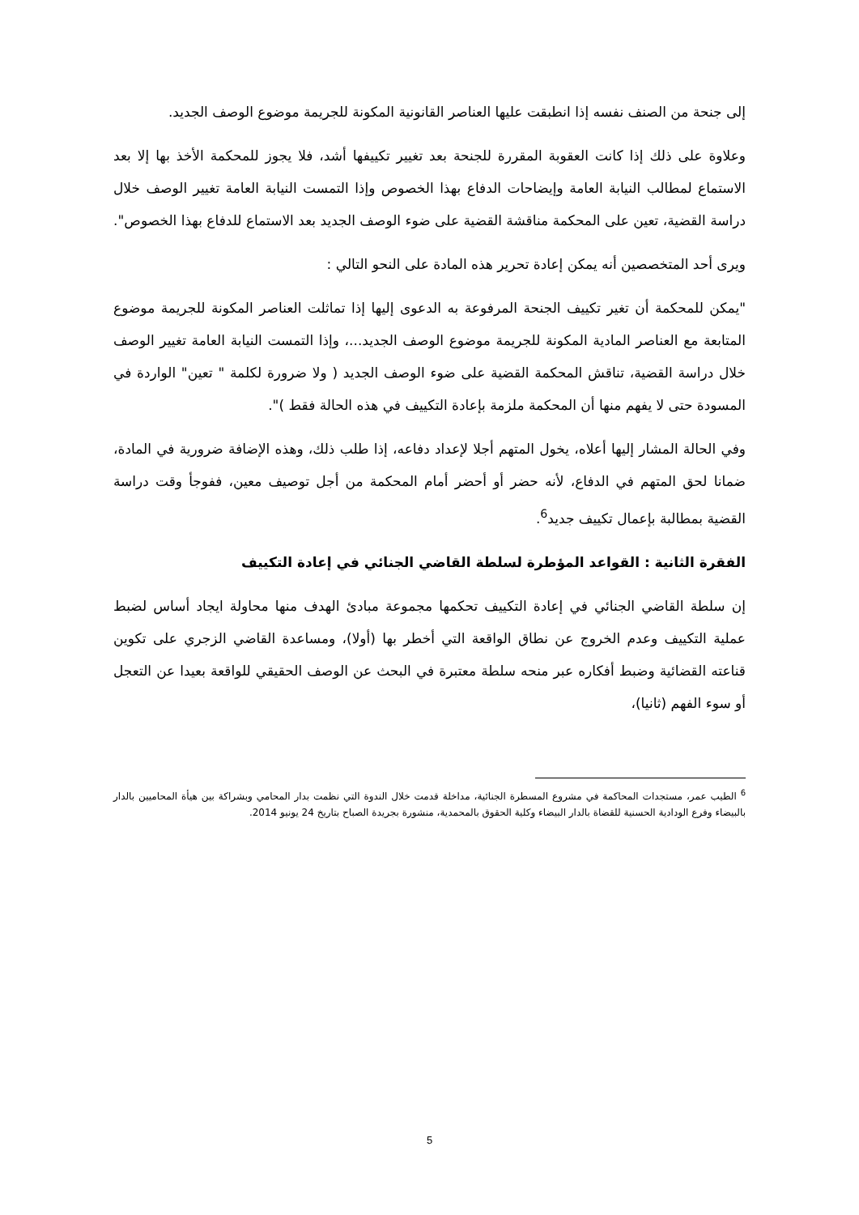إلى جنحة من الصنف نفسه إذا انطبقت عليها العناصر القانونية المكونة للجريمة موضوع الوصف الجديد.
وعلاوة على ذلك إذا كانت العقوبة المقررة للجنحة بعد تغيير تكييفها أشد، فلا يجوز للمحكمة الأخذ بها إلا بعد الاستماع لمطالب النيابة العامة وإيضاحات الدفاع بهذا الخصوص وإذا التمست النيابة العامة تغيير الوصف خلال دراسة القضية، تعين على المحكمة مناقشة القضية على ضوء الوصف الجديد بعد الاستماع للدفاع بهذا الخصوص".
ويرى أحد المتخصصين أنه يمكن إعادة تحرير هذه المادة على النحو التالي :
"يمكن للمحكمة أن تغير تكييف الجنحة المرفوعة به الدعوى إليها إذا تماثلت العناصر المكونة للجريمة موضوع المتابعة مع العناصر المادية المكونة للجريمة موضوع الوصف الجديد...، وإذا التمست النيابة العامة تغيير الوصف خلال دراسة القضية، تناقش المحكمة القضية على ضوء الوصف الجديد ( ولا ضرورة لكلمة " تعين" الواردة في المسودة حتى لا يفهم منها أن المحكمة ملزمة بإعادة التكييف في هذه الحالة فقط )".
وفي الحالة المشار إليها أعلاه، يخول المتهم أجلا لإعداد دفاعه، إذا طلب ذلك، وهذه الإضافة ضرورية في المادة، ضمانا لحق المتهم في الدفاع، لأنه حضر أو أحضر أمام المحكمة من أجل توصيف معين، ففوجأ وقت دراسة القضية بمطالبة بإعمال تكييف جديد<sup>6</sup>.
الفقرة الثانية : القواعد المؤطرة لسلطة القاضي الجنائي في إعادة التكييف
إن سلطة القاضي الجنائي في إعادة التكييف تحكمها مجموعة مبادئ الهدف منها محاولة ايجاد أساس لضبط عملية التكييف وعدم الخروج عن نطاق الواقعة التي أخطر بها (أولا)، ومساعدة القاضي الزجري على تكوين قناعته القضائية وضبط أفكاره عبر منحه سلطة معتبرة في البحث عن الوصف الحقيقي للواقعة بعيدا عن التعجل أو سوء الفهم (ثانيا)،
<sup>6</sup> الطيب عمر، مستجدات المحاكمة في مشروع المسطرة الجنائية، مداخلة قدمت خلال الندوة التي نظمت بدار المحامي وبشراكة بين هيأة المحاميين بالدار بالبيضاء وفرع الودادية الحسنية للقضاة بالدار البيضاء وكلية الحقوق بالمحمدية، منشورة بجريدة الصباح بتاريخ 24 يونيو 2014.
5